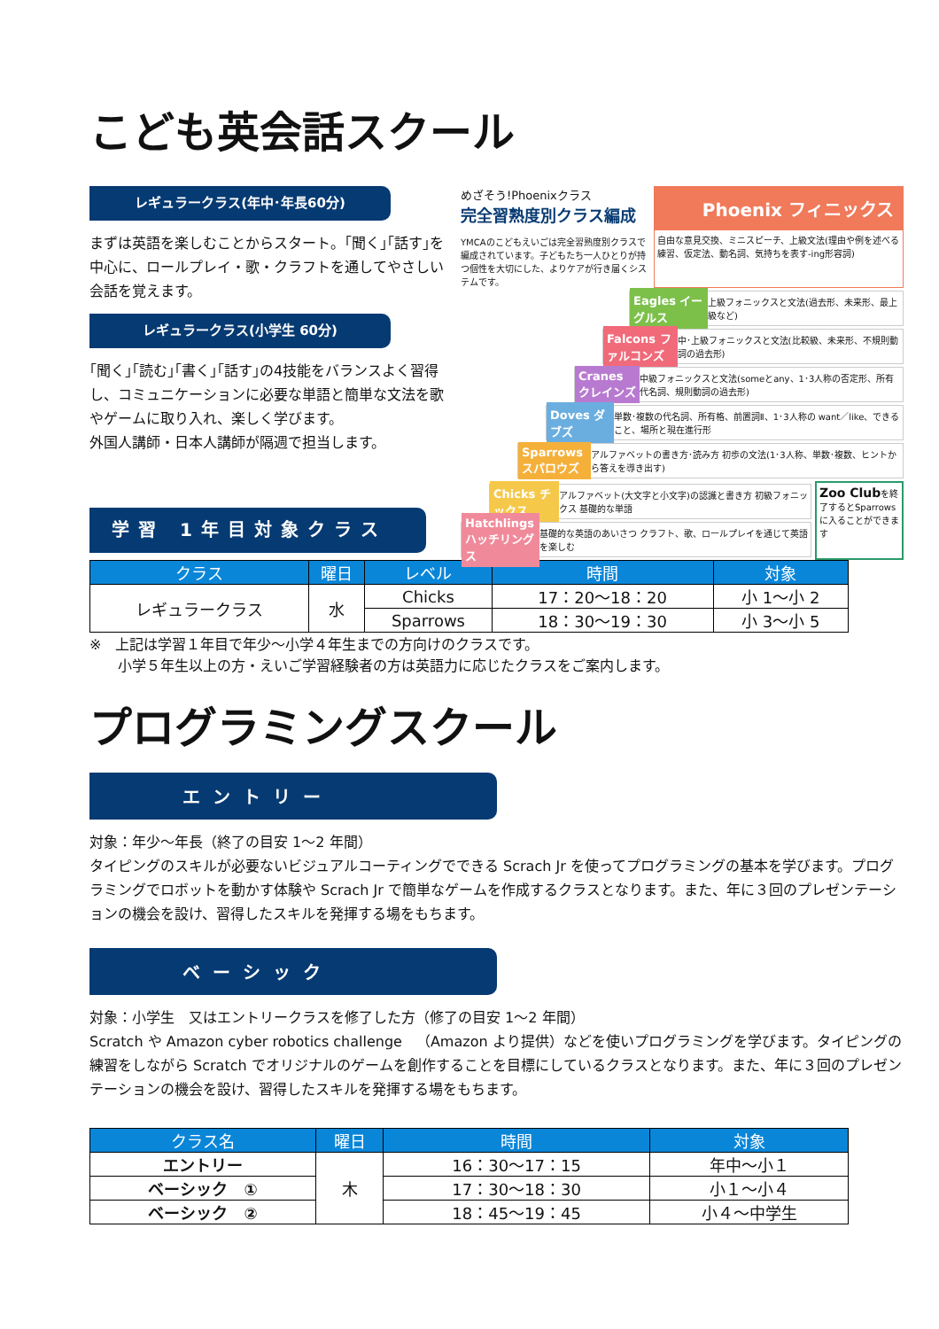こども英会話スクール
レギュラークラス(年中･年長60分)
まずは英語を楽しむことからスタート。｢聞く｣｢話す｣を中心に、ロールプレイ・歌・クラフトを通してやさしい会話を覚えます。
レギュラークラス(小学生 60分)
｢聞く｣｢読む｣｢書く｣｢話す｣の4技能をバランスよく習得し、コミュニケーションに必要な単語と簡単な文法を歌やゲームに取り入れ、楽しく学びます。
外国人講師・日本人講師が隔週で担当します。
学習 1年目対象クラス
めざそう!Phoenixクラス
完全習熟度別クラス編成
YMCAのこどもえいごは完全習熟度別クラスで編成されています。子どもたち一人ひとりが持つ個性を大切にした、よりケアが行き届くシステムです。
Phoenix フィニックス
自由な意見交換、ミニスピーチ、上級文法(理由や例を述べる練習、仮定法、動名詞、気持ちを表す-ing形容詞)
Eagles イーグルス 上級フォニックスと文法(過去形、未来形、最上級など)
Falcons ファルコンズ 中･上級フォニックスと文法(比較級、未来形、不規則動詞の過去形)
Cranes クレインズ 中級フォニックスと文法(someとany、1･3人称の否定形、所有代名詞、規則動詞の過去形)
Doves ダブズ 単数･複数の代名詞、所有格、前置詞Ⅱ、1･3人称の want／like、できること、場所と現在進行形
Sparrows スパロウズ アルファベットの書き方･読み方 初歩の文法(1･3人称、単数･複数、ヒントから答えを導き出す)
Chicks チックス アルファベット(大文字と小文字)の認識と書き方 初級フォニックス 基礎的な単語
Hatchlings ハッチリングス 基礎的な英語のあいさつ クラフト、歌、ロールプレイを通じて英語を楽しむ
Zoo Clubを終了するとSparrowsに入ることができます
| クラス | 曜日 | レベル | 時間 | 対象 |
| --- | --- | --- | --- | --- |
| レギュラークラス | 水 | Chicks | 17：20〜18：20 | 小 1〜小 2 |
| | | Sparrows | 18：30〜19：30 | 小 3〜小 5 |
※　上記は学習１年目で年少〜小学４年生までの方向けのクラスです。
　　小学５年生以上の方・えいご学習経験者の方は英語力に応じたクラスをご案内します。
プログラミングスクール
エントリー
対象：年少〜年長（終了の目安 1〜2 年間）
タイピングのスキルが必要ないビジュアルコーティングでできる Scrach Jr を使ってプログラミングの基本を学びます。プログラミングでロボットを動かす体験や Scrach Jr で簡単なゲームを作成するクラスとなります。また、年に３回のプレゼンテーションの機会を設け、習得したスキルを発揮する場をもちます。
ベーシック
対象：小学生　又はエントリークラスを修了した方（修了の目安 1〜2 年間）
Scratch や Amazon cyber robotics challenge　（Amazon より提供）などを使いプログラミングを学びます。タイピングの練習をしながら Scratch でオリジナルのゲームを創作することを目標にしているクラスとなります。また、年に３回のプレゼンテーションの機会を設け、習得したスキルを発揮する場をもちます。
| クラス名 | 曜日 | 時間 | 対象 |
| --- | --- | --- | --- |
| エントリー | 木 | 16：30〜17：15 | 年中〜小１ |
| ベーシック ① | | 17：30〜18：30 | 小１〜小４ |
| ベーシック ② | | 18：45〜19：45 | 小４〜中学生 |